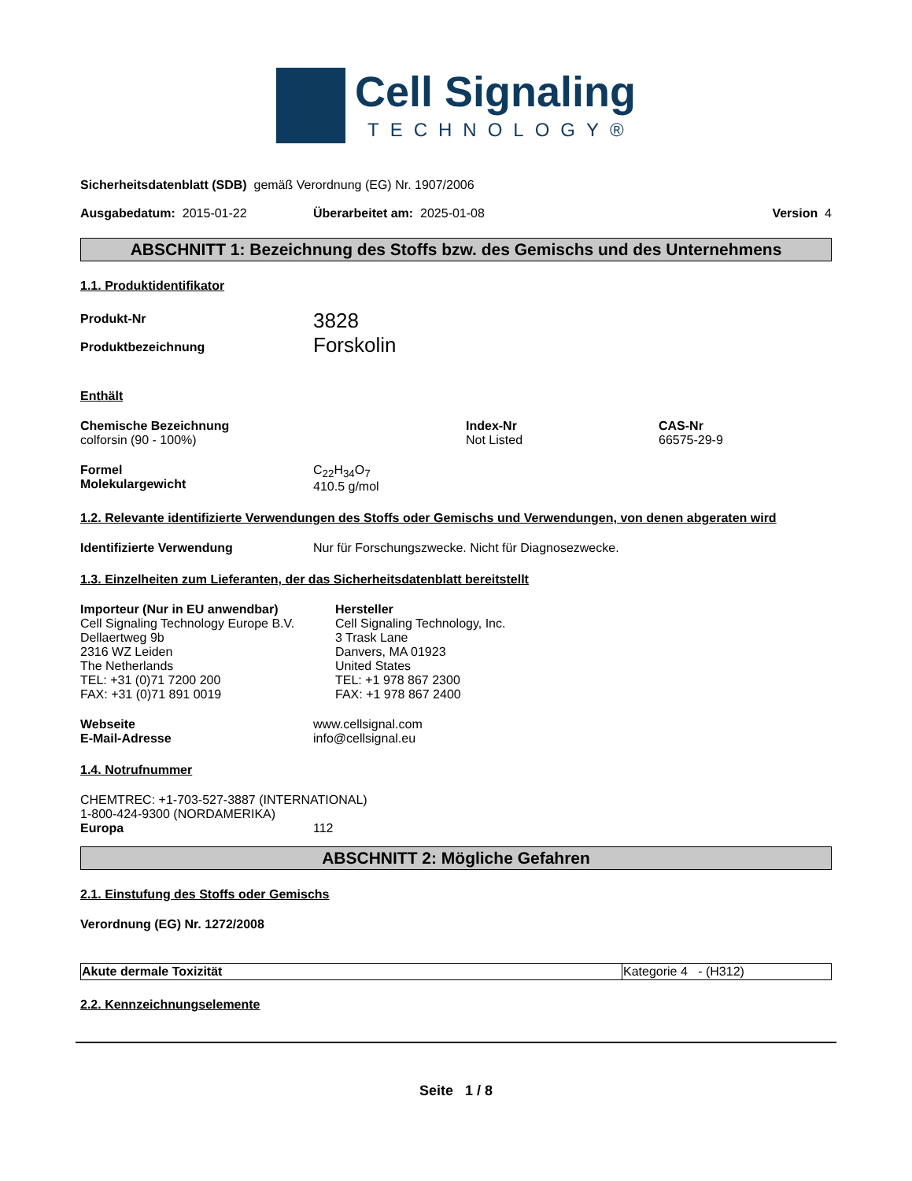Cell Signaling
TECHNOLOGY®
Sicherheitsdatenblatt (SDB) gemäß Verordnung (EG) Nr. 1907/2006
Ausgabedatum: 2015-01-22 Überarbeitet am: 2025-01-08 Version 4
ABSCHNITT 1: Bezeichnung des Stoffs bzw. des Gemischs und des Unternehmens
1.1. Produktidentifikator
Produkt-Nr
Produktbezeichnung
3828
Forskolin
Enthält
Chemische Bezeichnung
colforsin (90 - 100%)
Index-Nr
Not Listed
CAS-Nr
66575-29-9
Formel
Molekulargewicht
C<sub>22</sub>H<sub>34</sub>O<sub>7</sub>
410.5 g/mol
1.2. Relevante identifizierte Verwendungen des Stoffs oder Gemischs und Verwendungen, von denen abgeraten wird
Identifizierte Verwendung Nur für Forschungszwecke. Nicht für Diagnosezwecke.
1.3. Einzelheiten zum Lieferanten, der das Sicherheitsdatenblatt bereitstellt
Importeur (Nur in EU anwendbar)
Cell Signaling Technology Europe B.V.
Dellaertweg 9b
2316 WZ Leiden
The Netherlands
TEL: +31 (0)71 7200 200
FAX: +31 (0)71 891 0019
Hersteller
Cell Signaling Technology, Inc.
3 Trask Lane
Danvers, MA 01923
United States
TEL: +1 978 867 2300
FAX: +1 978 867 2400
Webseite
E-Mail-Adresse
www.cellsignal.com
info@cellsignal.eu
1.4. Notrufnummer
CHEMTREC: +1-703-527-3887 (INTERNATIONAL)
1-800-424-9300 (NORDAMERIKA)
Europa 112
ABSCHNITT 2: Mögliche Gefahren
2.1. Einstufung des Stoffs oder Gemischs
Verordnung (EG) Nr. 1272/2008
| Akute dermale Toxizität | Kategorie 4 - (H312) |
2.2. Kennzeichnungselemente
Seite 1 / 8